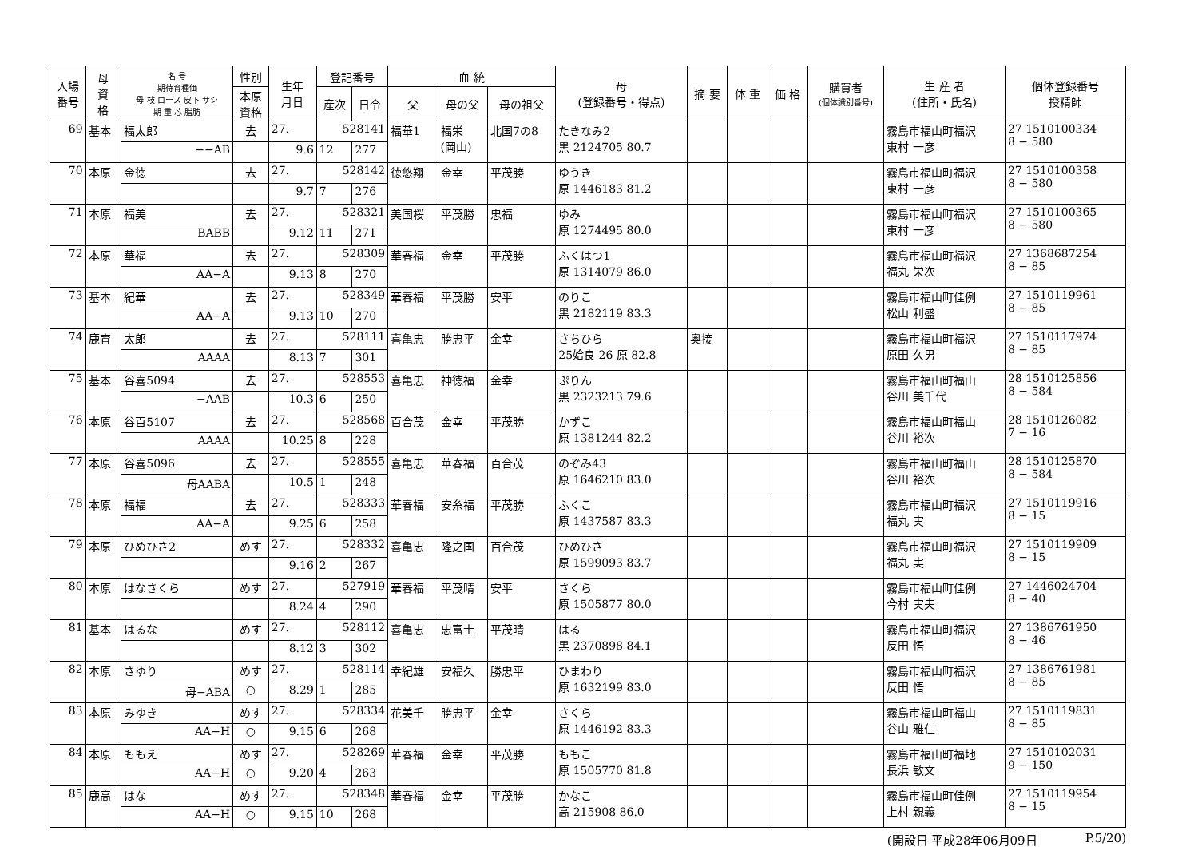| 入場 番号 | 母 資 格 | 名 号 期待育種価 母 枝 ロース 皮下 サシ 期 重 芯 脂肪 | 性別 | 生年 月日 | 登記番号 | | 血 統 | | | 母 (登録番号・得点) | 摘 要 | 体 重 | 価 格 | 購買者 (個体識別番号) | 生 産 者 (住所・氏名) | 個体登録番号 授精師 |
| --- | --- | --- | --- | --- | --- | --- | --- | --- | --- | --- | --- | --- | --- | --- | --- | --- |
| | | | 本原 資格 | | 産次 | 日令 | 父 | 母の父 | 母の祖父 | | | | | | | |
| 69 | 基本 | 福太郎 | 去 | 27. | 528141 | | 福華1 | 福栄 (岡山) | 北国7の8 | たきなみ2 黒 2124705 80.7 | | | | | 霧島市福山町福沢 東村 一彦 | 27 1510100334 8 − 580 |
| | | −−AB | | 9.6 | 12 | 277 | | | | | | | | | | |
| 70 | 本原 | 金徳 | 去 | 27. | 528142 | | 徳悠翔 | 金幸 | 平茂勝 | ゆうき 原 1446183 81.2 | | | | | 霧島市福山町福沢 東村 一彦 | 27 1510100358 8 − 580 |
| | | | | 9.7 | 7 | 276 | | | | | | | | | | |
| 71 | 本原 | 福美 | 去 | 27. | 528321 | | 美国桜 | 平茂勝 | 忠福 | ゆみ 原 1274495 80.0 | | | | | 霧島市福山町福沢 東村 一彦 | 27 1510100365 8 − 580 |
| | | BABB | | 9.12 | 11 | 271 | | | | | | | | | | |
| 72 | 本原 | 華福 | 去 | 27. | 528309 | | 華春福 | 金幸 | 平茂勝 | ふくはつ1 原 1314079 86.0 | | | | | 霧島市福山町福沢 福丸 栄次 | 27 1368687254 8 − 85 |
| | | AA−A | | 9.13 | 8 | 270 | | | | | | | | | | |
| 73 | 基本 | 紀華 | 去 | 27. | 528349 | | 華春福 | 平茂勝 | 安平 | のりこ 黒 2182119 83.3 | | | | | 霧島市福山町佳例 松山 利盛 | 27 1510119961 8 − 85 |
| | | AA−A | | 9.13 | 10 | 270 | | | | | | | | | | |
| 74 | 鹿育 | 太郎 | 去 | 27. | 528111 | | 喜亀忠 | 勝忠平 | 金幸 | さちひら 25姶良 26 原 82.8 | 奥接 | | | | 霧島市福山町福沢 原田 久男 | 27 1510117974 8 − 85 |
| | | AAAA | | 8.13 | 7 | 301 | | | | | | | | | | |
| 75 | 基本 | 谷喜5094 | 去 | 27. | 528553 | | 喜亀忠 | 神徳福 | 金幸 | ぷりん 黒 2323213 79.6 | | | | | 霧島市福山町福山 谷川 美千代 | 28 1510125856 8 − 584 |
| | | −AAB | | 10.3 | 6 | 250 | | | | | | | | | | |
| 76 | 本原 | 谷百5107 | 去 | 27. | 528568 | | 百合茂 | 金幸 | 平茂勝 | かずこ 原 1381244 82.2 | | | | | 霧島市福山町福山 谷川 裕次 | 28 1510126082 7 − 16 |
| | | AAAA | | 10.25 | 8 | 228 | | | | | | | | | | |
| 77 | 本原 | 谷喜5096 | 去 | 27. | 528555 | | 喜亀忠 | 華春福 | 百合茂 | のぞみ43 原 1646210 83.0 | | | | | 霧島市福山町福山 谷川 裕次 | 28 1510125870 8 − 584 |
| | | 母AABA | | 10.5 | 1 | 248 | | | | | | | | | | |
| 78 | 本原 | 福福 | 去 | 27. | 528333 | | 華春福 | 安糸福 | 平茂勝 | ふくこ 原 1437587 83.3 | | | | | 霧島市福山町福沢 福丸 実 | 27 1510119916 8 − 15 |
| | | AA−A | | 9.25 | 6 | 258 | | | | | | | | | | |
| 79 | 本原 | ひめひさ2 | めす | 27. | 528332 | | 喜亀忠 | 隆之国 | 百合茂 | ひめひさ 原 1599093 83.7 | | | | | 霧島市福山町福沢 福丸 実 | 27 1510119909 8 − 15 |
| | | | | 9.16 | 2 | 267 | | | | | | | | | | |
| 80 | 本原 | はなさくら | めす | 27. | 527919 | | 華春福 | 平茂晴 | 安平 | さくら 原 1505877 80.0 | | | | | 霧島市福山町佳例 今村 実夫 | 27 1446024704 8 − 40 |
| | | | | 8.24 | 4 | 290 | | | | | | | | | | |
| 81 | 基本 | はるな | めす | 27. | 528112 | | 喜亀忠 | 忠富士 | 平茂晴 | はる 黒 2370898 84.1 | | | | | 霧島市福山町福沢 反田 悟 | 27 1386761950 8 − 46 |
| | | | | 8.12 | 3 | 302 | | | | | | | | | | |
| 82 | 本原 | さゆり | めす | 27. | 528114 | | 幸紀雄 | 安福久 | 勝忠平 | ひまわり 原 1632199 83.0 | | | | | 霧島市福山町福沢 反田 悟 | 27 1386761981 8 − 85 |
| | | 母−ABA | ○ | 8.29 | 1 | 285 | | | | | | | | | | |
| 83 | 本原 | みゆき | めす | 27. | 528334 | | 花美千 | 勝忠平 | 金幸 | さくら 原 1446192 83.3 | | | | | 霧島市福山町福山 谷山 雅仁 | 27 1510119831 8 − 85 |
| | | AA−H | ○ | 9.15 | 6 | 268 | | | | | | | | | | |
| 84 | 本原 | ももえ | めす | 27. | 528269 | | 華春福 | 金幸 | 平茂勝 | ももこ 原 1505770 81.8 | | | | | 霧島市福山町福地 長浜 敏文 | 27 1510102031 9 − 150 |
| | | AA−H | ○ | 9.20 | 4 | 263 | | | | | | | | | | |
| 85 | 鹿高 | はな | めす | 27. | 528348 | | 華春福 | 金幸 | 平茂勝 | かなこ 高 215908 86.0 | | | | | 霧島市福山町佳例 上村 親義 | 27 1510119954 8 − 15 |
| | | AA−H | ○ | 9.15 | 10 | 268 | | | | | | | | | | |
(開設日 平成28年06月09日 P.5/20)